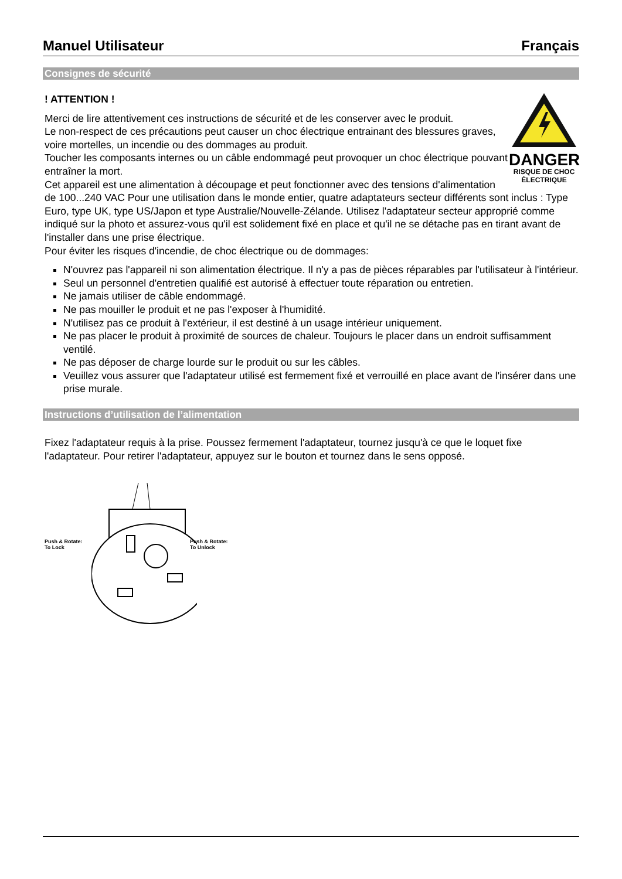Manuel Utilisateur Français
Consignes de sécurité
! ATTENTION !
DANGER
RISQUE DE CHOC
ÉLECTRIQUE
Merci de lire attentivement ces instructions de sécurité et de les conserver avec le produit.
Le non-respect de ces précautions peut causer un choc électrique entrainant des blessures graves, voire mortelles, un incendie ou des dommages au produit.
Toucher les composants internes ou un câble endommagé peut provoquer un choc électrique pouvant entraîner la mort.
Cet appareil est une alimentation à découpage et peut fonctionner avec des tensions d'alimentation de 100...240 VAC Pour une utilisation dans le monde entier, quatre adaptateurs secteur différents sont inclus : Type Euro, type UK, type US/Japon et type Australie/Nouvelle-Zélande. Utilisez l'adaptateur secteur approprié comme indiqué sur la photo et assurez-vous qu'il est solidement fixé en place et qu'il ne se détache pas en tirant avant de l'installer dans une prise électrique.
Pour éviter les risques d'incendie, de choc électrique ou de dommages:
N'ouvrez pas l'appareil ni son alimentation électrique. Il n'y a pas de pièces réparables par l'utilisateur à l'intérieur.
Seul un personnel d'entretien qualifié est autorisé à effectuer toute réparation ou entretien.
Ne jamais utiliser de câble endommagé.
Ne pas mouiller le produit et ne pas l'exposer à l'humidité.
N'utilisez pas ce produit à l'extérieur, il est destiné à un usage intérieur uniquement.
Ne pas placer le produit à proximité de sources de chaleur. Toujours le placer dans un endroit suffisamment ventilé.
Ne pas déposer de charge lourde sur le produit ou sur les câbles.
Veuillez vous assurer que l'adaptateur utilisé est fermement fixé et verrouillé en place avant de l'insérer dans une prise murale.
Instructions d’utilisation de l’alimentation
Fixez l'adaptateur requis à la prise. Poussez fermement l'adaptateur, tournez jusqu'à ce que le loquet fixe l'adaptateur. Pour retirer l'adaptateur, appuyez sur le bouton et tournez dans le sens opposé.
Push & Rotate:
To Lock
Push & Rotate:
To Unlock